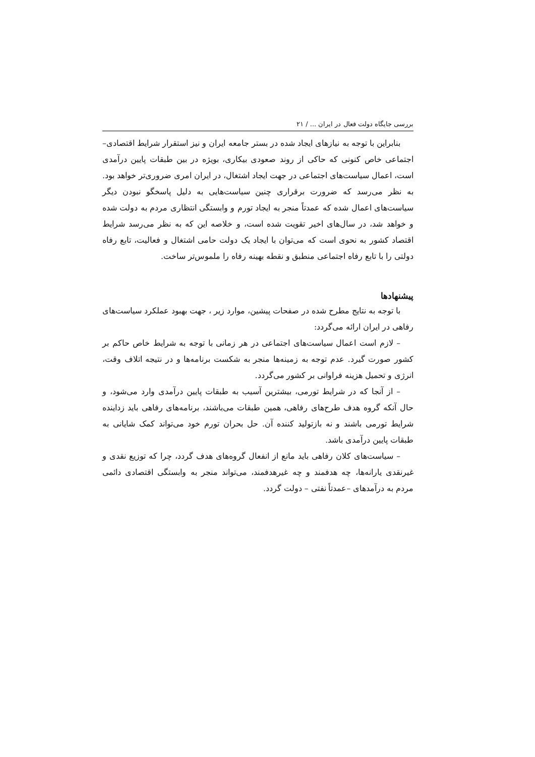بررسی جایگاه دولت فعال در ایران ... / ۲۱
بنابراین با توجه به نیازهای ایجاد شده در بستر جامعه ایران و نیز استقرار شرایط اقتصادی–اجتماعی خاص کنونی که حاکی از روند صعودی بیکاری، بویژه در بین طبقات پایین درآمدی است، اعمال سیاست‌های اجتماعی در جهت ایجاد اشتغال، در ایران امری ضروری‌تر خواهد بود. به نظر می‌رسد که ضرورت برقراری چنین سیاست‌هایی به دلیل پاسخگو نبودن دیگر سیاست‌های اعمال شده که عمدتاً منجر به ایجاد تورم و وابستگی انتظاری مردم به دولت شده و خواهد شد، در سال‌های اخیر تقویت شده است، و خلاصه این که به نظر می‌رسد شرایط اقتصاد کشور به نحوی است که می‌توان با ایجاد یک دولت حامی اشتغال و فعالیت، تابع رفاه دولتی را با تابع رفاه اجتماعی منطبق و نقطه بهینه رفاه را ملموس‌تر ساخت.
پیشنهادها
با توجه به نتایج مطرح شده در صفحات پیشین، موارد زیر ، جهت بهبود عملکرد سیاست‌های رفاهی در ایران ارائه می‌گردد:
– لازم است اعمال سیاست‌های اجتماعی در هر زمانی با توجه به شرایط خاص حاکم بر کشور صورت گیرد. عدم توجه به زمینه‌ها منجر به شکست برنامه‌ها و در نتیجه اتلاف وقت، انرژی و تحمیل هزینه فراوانی بر کشور می‌گردد.
– از آنجا که در شرایط تورمی، بیشترین آسیب به طبقات پایین درآمدی وارد می‌شود، و حال آنکه گروه هدف طرح‌های رفاهی، همین طبقات می‌باشند، برنامه‌های رفاهی باید زداینده شرایط تورمی باشند و نه بازتولید کننده آن. حل بحران تورم خود می‌تواند کمک شایانی به طبقات پایین درآمدی باشد.
– سیاست‌های کلان رفاهی باید مانع از انفعال گروه‌های هدف گردد، چرا که توزیع نقدی و غیرنقدی یارانه‌ها، چه هدفمند و چه غیرهدفمند، می‌تواند منجر به وابستگی اقتصادی دائمی مردم به درآمدهای –عمدتاً نفتی – دولت گردد.